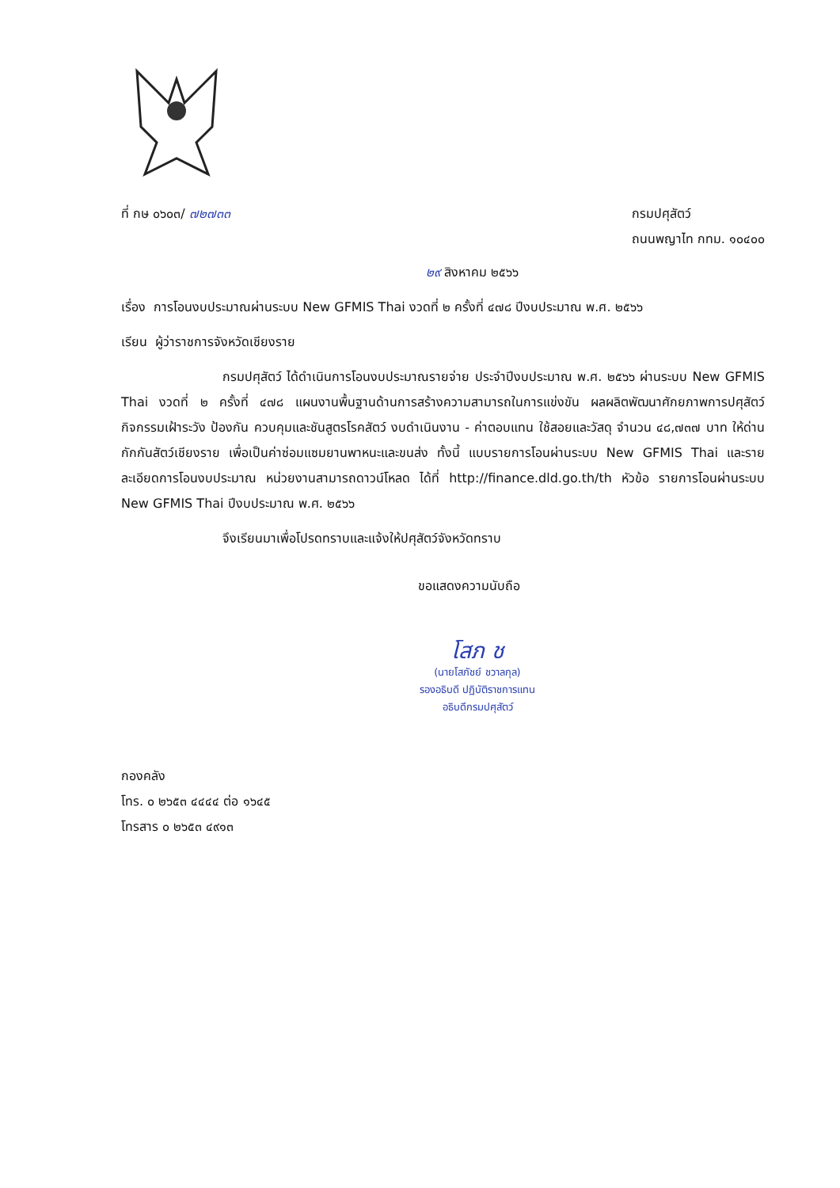ที่ กษ ๐๖๐๓/ ๗๒๗๓๓ กรมปศุสัตว์
ถนนพญาไท กทม. ๑๐๔๐๐
๒๙ สิงหาคม ๒๕๖๖
เรื่อง การโอนงบประมาณผ่านระบบ New GFMIS Thai งวดที่ ๒ ครั้งที่ ๔๗๘ ปีงบประมาณ พ.ศ. ๒๕๖๖
เรียน ผู้ว่าราชการจังหวัดเชียงราย
กรมปศุสัตว์ ได้ดำเนินการโอนงบประมาณรายจ่าย ประจำปีงบประมาณ พ.ศ. ๒๕๖๖ ผ่านระบบ New GFMIS Thai งวดที่ ๒ ครั้งที่ ๔๗๘ แผนงานพื้นฐานด้านการสร้างความสามารถในการแข่งขัน ผลผลิตพัฒนาศักยภาพการปศุสัตว์ กิจกรรมเฝ้าระวัง ป้องกัน ควบคุมและชันสูตรโรคสัตว์ งบดำเนินงาน - ค่าตอบแทน ใช้สอยและวัสดุ จำนวน ๔๘,๗๓๗ บาท ให้ด่านกักกันสัตว์เชียงราย เพื่อเป็นค่าซ่อมแซมยานพาหนะและขนส่ง ทั้งนี้ แบบรายการโอนผ่านระบบ New GFMIS Thai และรายละเอียดการโอนงบประมาณ หน่วยงานสามารถดาวน์โหลด ได้ที่ http://finance.dld.go.th/th หัวข้อ รายการโอนผ่านระบบ New GFMIS Thai ปีงบประมาณ พ.ศ. ๒๕๖๖
จึงเรียนมาเพื่อโปรดทราบและแจ้งให้ปศุสัตว์จังหวัดทราบ
ขอแสดงความนับถือ
โสภ ช
(นายโสภัชย์ ชวาลกุล)
รองอธิบดี ปฏิบัติราชการแทน
อธิบดีกรมปศุสัตว์
กองคลัง
โทร. ๐ ๒๖๕๓ ๔๔๔๔ ต่อ ๑๖๔๕
โทรสาร ๐ ๒๖๕๓ ๔๙๑๓